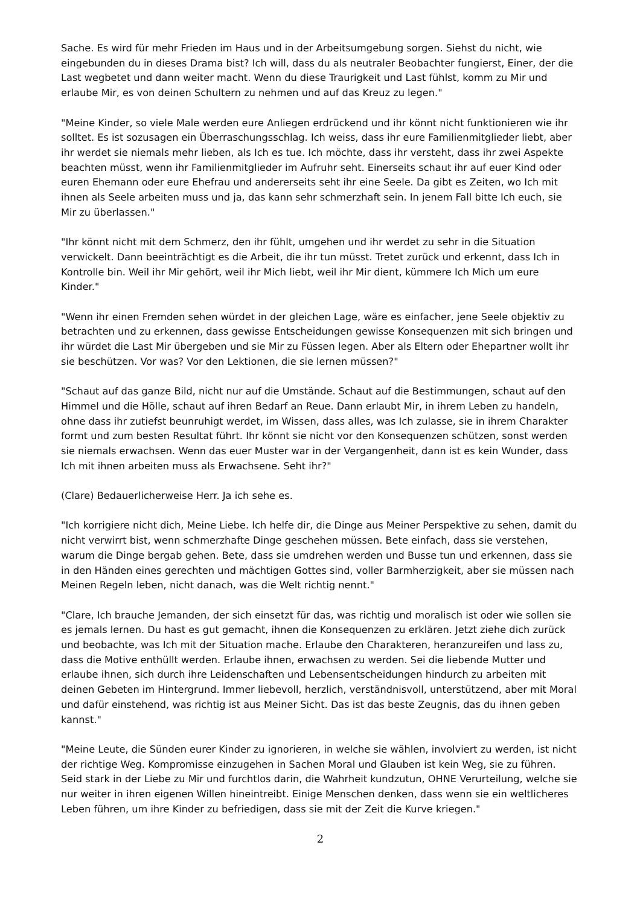Sache. Es wird für mehr Frieden im Haus und in der Arbeitsumgebung sorgen. Siehst du nicht, wie eingebunden du in dieses Drama bist? Ich will, dass du als neutraler Beobachter fungierst, Einer, der die Last wegbetet und dann weiter macht. Wenn du diese Traurigkeit und Last fühlst, komm zu Mir und erlaube Mir, es von deinen Schultern zu nehmen und auf das Kreuz zu legen."
"Meine Kinder, so viele Male werden eure Anliegen erdrückend und ihr könnt nicht funktionieren wie ihr solltet. Es ist sozusagen ein Überraschungsschlag. Ich weiss, dass ihr eure Familienmitglieder liebt, aber ihr werdet sie niemals mehr lieben, als Ich es tue. Ich möchte, dass ihr versteht, dass ihr zwei Aspekte beachten müsst, wenn ihr Familienmitglieder im Aufruhr seht. Einerseits schaut ihr auf euer Kind oder euren Ehemann oder eure Ehefrau und andererseits seht ihr eine Seele. Da gibt es Zeiten, wo Ich mit ihnen als Seele arbeiten muss und ja, das kann sehr schmerzhaft sein. In jenem Fall bitte Ich euch, sie Mir zu überlassen."
"Ihr könnt nicht mit dem Schmerz, den ihr fühlt, umgehen und ihr werdet zu sehr in die Situation verwickelt. Dann beeinträchtigt es die Arbeit, die ihr tun müsst. Tretet zurück und erkennt, dass Ich in Kontrolle bin. Weil ihr Mir gehört, weil ihr Mich liebt, weil ihr Mir dient, kümmere Ich Mich um eure Kinder."
"Wenn ihr einen Fremden sehen würdet in der gleichen Lage, wäre es einfacher, jene Seele objektiv zu betrachten und zu erkennen, dass gewisse Entscheidungen gewisse Konsequenzen mit sich bringen und ihr würdet die Last Mir übergeben und sie Mir zu Füssen legen. Aber als Eltern oder Ehepartner wollt ihr sie beschützen. Vor was? Vor den Lektionen, die sie lernen müssen?"
"Schaut auf das ganze Bild, nicht nur auf die Umstände. Schaut auf die Bestimmungen, schaut auf den Himmel und die Hölle, schaut auf ihren Bedarf an Reue. Dann erlaubt Mir, in ihrem Leben zu handeln, ohne dass ihr zutiefst beunruhigt werdet, im Wissen, dass alles, was Ich zulasse, sie in ihrem Charakter formt und zum besten Resultat führt. Ihr könnt sie nicht vor den Konsequenzen schützen, sonst werden sie niemals erwachsen. Wenn das euer Muster war in der Vergangenheit, dann ist es kein Wunder, dass Ich mit ihnen arbeiten muss als Erwachsene. Seht ihr?"
(Clare) Bedauerlicherweise Herr. Ja ich sehe es.
"Ich korrigiere nicht dich, Meine Liebe. Ich helfe dir, die Dinge aus Meiner Perspektive zu sehen, damit du nicht verwirrt bist, wenn schmerzhafte Dinge geschehen müssen. Bete einfach, dass sie verstehen, warum die Dinge bergab gehen. Bete, dass sie umdrehen werden und Busse tun und erkennen, dass sie in den Händen eines gerechten und mächtigen Gottes sind, voller Barmherzigkeit, aber sie müssen nach Meinen Regeln leben, nicht danach, was die Welt richtig nennt."
"Clare, Ich brauche Jemanden, der sich einsetzt für das, was richtig und moralisch ist oder wie sollen sie es jemals lernen. Du hast es gut gemacht, ihnen die Konsequenzen zu erklären. Jetzt ziehe dich zurück und beobachte, was Ich mit der Situation mache. Erlaube den Charakteren, heranzureifen und lass zu, dass die Motive enthüllt werden. Erlaube ihnen, erwachsen zu werden. Sei die liebende Mutter und erlaube ihnen, sich durch ihre Leidenschaften und Lebensentscheidungen hindurch zu arbeiten mit deinen Gebeten im Hintergrund. Immer liebevoll, herzlich, verständnisvoll, unterstützend, aber mit Moral und dafür einstehend, was richtig ist aus Meiner Sicht. Das ist das beste Zeugnis, das du ihnen geben kannst."
"Meine Leute, die Sünden eurer Kinder zu ignorieren, in welche sie wählen, involviert zu werden, ist nicht der richtige Weg. Kompromisse einzugehen in Sachen Moral und Glauben ist kein Weg, sie zu führen. Seid stark in der Liebe zu Mir und furchtlos darin, die Wahrheit kundzutun, OHNE Verurteilung, welche sie nur weiter in ihren eigenen Willen hineintreibt. Einige Menschen denken, dass wenn sie ein weltlicheres Leben führen, um ihre Kinder zu befriedigen, dass sie mit der Zeit die Kurve kriegen."
2